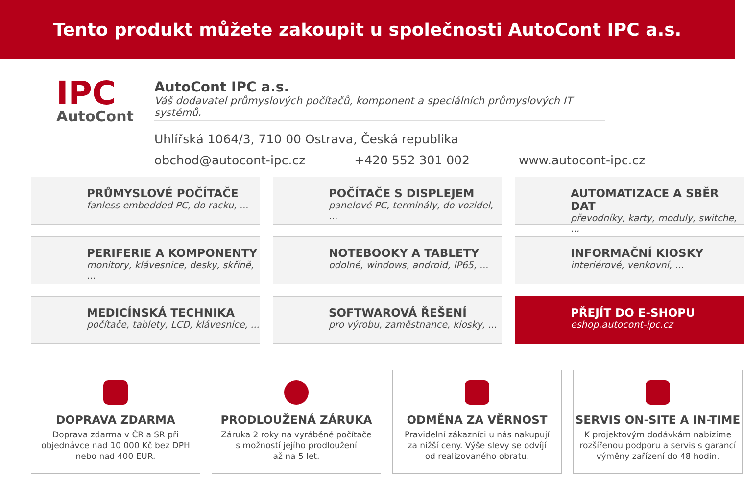Tento produkt můžete zakoupit u společnosti AutoCont IPC a.s.
IPC
AutoCont
AutoCont IPC a.s.
Váš dodavatel průmyslových počítačů, komponent a speciálních průmyslových IT systémů.
Uhlířská 1064/3, 710 00 Ostrava, Česká republika
obchod@autocont-ipc.cz +420 552 301 002 www.autocont-ipc.cz
PRŮMYSLOVÉ POČÍTAČE
fanless embedded PC, do racku, ...
POČÍTAČE S DISPLEJEM
panelové PC, terminály, do vozidel, ...
AUTOMATIZACE A SBĚR DAT
převodníky, karty, moduly, switche, ...
PERIFERIE A KOMPONENTY
monitory, klávesnice, desky, skříně, ...
NOTEBOOKY A TABLETY
odolné, windows, android, IP65, ...
INFORMAČNÍ KIOSKY
interiérové, venkovní, ...
MEDICÍNSKÁ TECHNIKA
počítače, tablety, LCD, klávesnice, ...
SOFTWAROVÁ ŘEŠENÍ
pro výrobu, zaměstnance, kiosky, ...
PŘEJÍT DO E-SHOPU
eshop.autocont-ipc.cz
DOPRAVA ZDARMA
Doprava zdarma v ČR a SR při
objednávce nad 10 000 Kč bez DPH
nebo nad 400 EUR.
PRODLOUŽENÁ ZÁRUKA
Záruka 2 roky na vyráběné počítače
s možností jejího prodloužení
až na 5 let.
ODMĚNA ZA VĚRNOST
Pravidelní zákazníci u nás nakupují
za nižší ceny. Výše slevy se odvíjí
od realizovaného obratu.
SERVIS ON-SITE A IN-TIME
K projektovým dodávkám nabízíme
rozšířenou podporu a servis s garancí
výměny zařízení do 48 hodin.